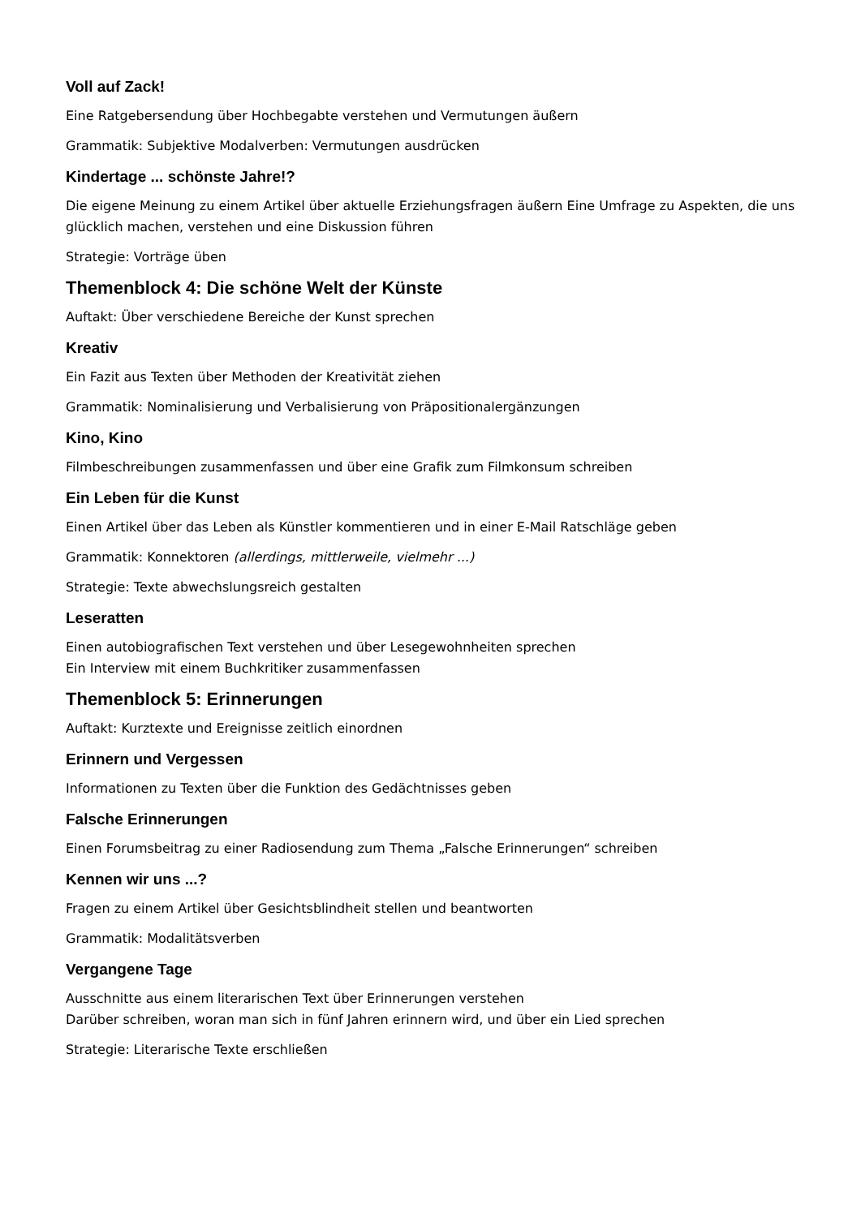Voll auf Zack!
Eine Ratgebersendung über Hochbegabte verstehen und Vermutungen äußern
Grammatik: Subjektive Modalverben: Vermutungen ausdrücken
Kindertage ... schönste Jahre!?
Die eigene Meinung zu einem Artikel über aktuelle Erziehungsfragen äußern Eine Umfrage zu Aspekten, die uns glücklich machen, verstehen und eine Diskussion führen
Strategie: Vorträge üben
Themenblock 4: Die schöne Welt der Künste
Auftakt: Über verschiedene Bereiche der Kunst sprechen
Kreativ
Ein Fazit aus Texten über Methoden der Kreativität ziehen
Grammatik: Nominalisierung und Verbalisierung von Präpositionalergänzungen
Kino, Kino
Filmbeschreibungen zusammenfassen und über eine Grafik zum Filmkonsum schreiben
Ein Leben für die Kunst
Einen Artikel über das Leben als Künstler kommentieren und in einer E-Mail Ratschläge geben
Grammatik: Konnektoren (allerdings, mittlerweile, vielmehr ...)
Strategie: Texte abwechslungsreich gestalten
Leseratten
Einen autobiografischen Text verstehen und über Lesegewohnheiten sprechen
Ein Interview mit einem Buchkritiker zusammenfassen
Themenblock 5: Erinnerungen
Auftakt: Kurztexte und Ereignisse zeitlich einordnen
Erinnern und Vergessen
Informationen zu Texten über die Funktion des Gedächtnisses geben
Falsche Erinnerungen
Einen Forumsbeitrag zu einer Radiosendung zum Thema „Falsche Erinnerungen“ schreiben
Kennen wir uns ...?
Fragen zu einem Artikel über Gesichtsblindheit stellen und beantworten
Grammatik: Modalitätsverben
Vergangene Tage
Ausschnitte aus einem literarischen Text über Erinnerungen verstehen
Darüber schreiben, woran man sich in fünf Jahren erinnern wird, und über ein Lied sprechen
Strategie: Literarische Texte erschließen